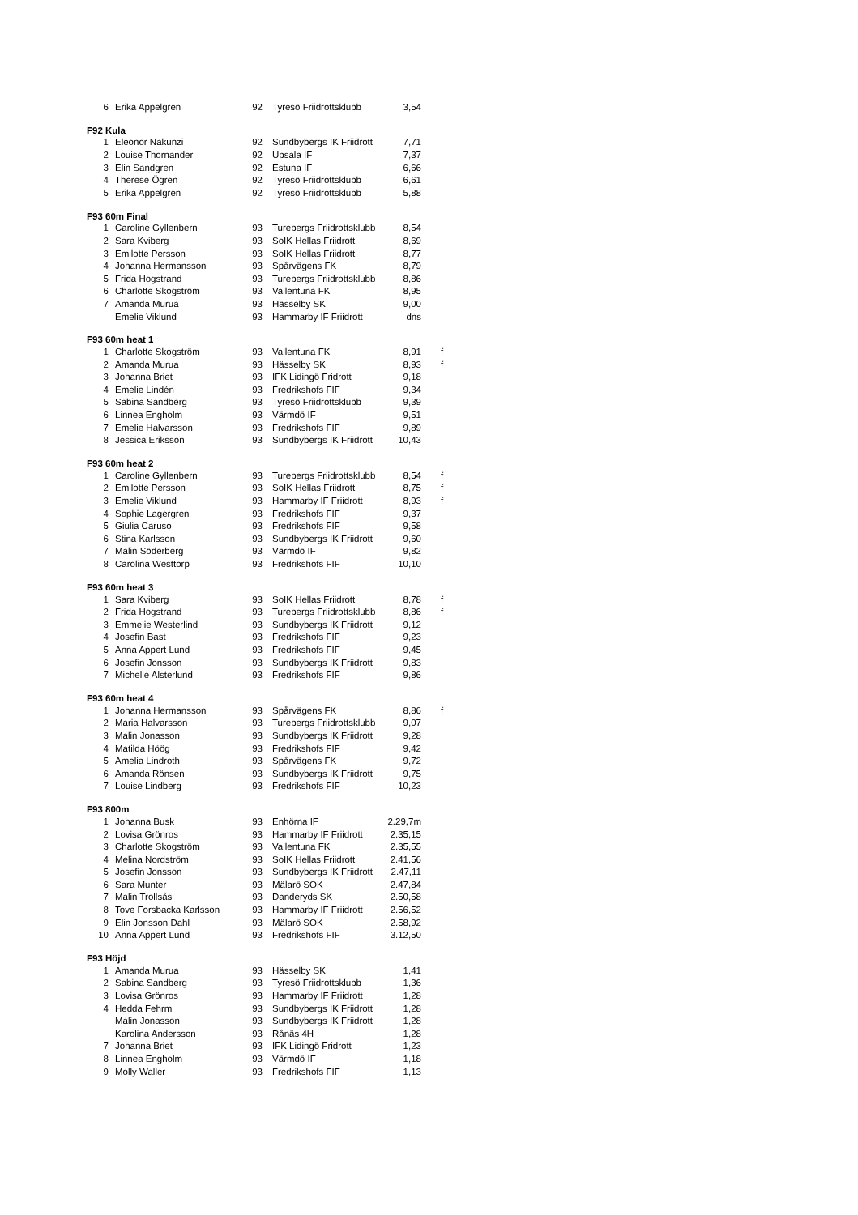| 6 | Erika Appelgren | 92 | Tyresö Friidrottsklubb | 3,54 | |
| F92 Kula | | | | | |
| 1 | Eleonor Nakunzi | 92 | Sundbybergs IK Friidrott | 7,71 | |
| 2 | Louise Thornander | 92 | Upsala IF | 7,37 | |
| 3 | Elin Sandgren | 92 | Estuna IF | 6,66 | |
| 4 | Therese Ögren | 92 | Tyresö Friidrottsklubb | 6,61 | |
| 5 | Erika Appelgren | 92 | Tyresö Friidrottsklubb | 5,88 | |
| F93 60m Final | | | | | |
| 1 | Caroline Gyllenbern | 93 | Turebergs Friidrottsklubb | 8,54 | |
| 2 | Sara Kviberg | 93 | SoIK Hellas Friidrott | 8,69 | |
| 3 | Emilotte Persson | 93 | SoIK Hellas Friidrott | 8,77 | |
| 4 | Johanna Hermansson | 93 | Spårvägens FK | 8,79 | |
| 5 | Frida Hogstrand | 93 | Turebergs Friidrottsklubb | 8,86 | |
| 6 | Charlotte Skogström | 93 | Vallentuna FK | 8,95 | |
| 7 | Amanda Murua | 93 | Hässelby SK | 9,00 | |
| | Emelie Viklund | 93 | Hammarby IF Friidrott | dns | |
| F93 60m heat 1 | | | | | |
| 1 | Charlotte Skogström | 93 | Vallentuna FK | 8,91 | f |
| 2 | Amanda Murua | 93 | Hässelby SK | 8,93 | f |
| 3 | Johanna Briet | 93 | IFK Lidingö Fridrott | 9,18 | |
| 4 | Emelie Lindén | 93 | Fredrikshofs FIF | 9,34 | |
| 5 | Sabina Sandberg | 93 | Tyresö Friidrottsklubb | 9,39 | |
| 6 | Linnea Engholm | 93 | Värmdö IF | 9,51 | |
| 7 | Emelie Halvarsson | 93 | Fredrikshofs FIF | 9,89 | |
| 8 | Jessica Eriksson | 93 | Sundbybergs IK Friidrott | 10,43 | |
| F93 60m heat 2 | | | | | |
| 1 | Caroline Gyllenbern | 93 | Turebergs Friidrottsklubb | 8,54 | f |
| 2 | Emilotte Persson | 93 | SoIK Hellas Friidrott | 8,75 | f |
| 3 | Emelie Viklund | 93 | Hammarby IF Friidrott | 8,93 | f |
| 4 | Sophie Lagergren | 93 | Fredrikshofs FIF | 9,37 | |
| 5 | Giulia Caruso | 93 | Fredrikshofs FIF | 9,58 | |
| 6 | Stina Karlsson | 93 | Sundbybergs IK Friidrott | 9,60 | |
| 7 | Malin Söderberg | 93 | Värmdö IF | 9,82 | |
| 8 | Carolina Westtorp | 93 | Fredrikshofs FIF | 10,10 | |
| F93 60m heat 3 | | | | | |
| 1 | Sara Kviberg | 93 | SoIK Hellas Friidrott | 8,78 | f |
| 2 | Frida Hogstrand | 93 | Turebergs Friidrottsklubb | 8,86 | f |
| 3 | Emmelie Westerlind | 93 | Sundbybergs IK Friidrott | 9,12 | |
| 4 | Josefin Bast | 93 | Fredrikshofs FIF | 9,23 | |
| 5 | Anna Appert Lund | 93 | Fredrikshofs FIF | 9,45 | |
| 6 | Josefin Jonsson | 93 | Sundbybergs IK Friidrott | 9,83 | |
| 7 | Michelle Alsterlund | 93 | Fredrikshofs FIF | 9,86 | |
| F93 60m heat 4 | | | | | |
| 1 | Johanna Hermansson | 93 | Spårvägens FK | 8,86 | f |
| 2 | Maria Halvarsson | 93 | Turebergs Friidrottsklubb | 9,07 | |
| 3 | Malin Jonasson | 93 | Sundbybergs IK Friidrott | 9,28 | |
| 4 | Matilda Höög | 93 | Fredrikshofs FIF | 9,42 | |
| 5 | Amelia Lindroth | 93 | Spårvägens FK | 9,72 | |
| 6 | Amanda Rönsen | 93 | Sundbybergs IK Friidrott | 9,75 | |
| 7 | Louise Lindberg | 93 | Fredrikshofs FIF | 10,23 | |
| F93 800m | | | | | |
| 1 | Johanna Busk | 93 | Enhörna IF | 2.29,7m | |
| 2 | Lovisa Grönros | 93 | Hammarby IF Friidrott | 2.35,15 | |
| 3 | Charlotte Skogström | 93 | Vallentuna FK | 2.35,55 | |
| 4 | Melina Nordström | 93 | SoIK Hellas Friidrott | 2.41,56 | |
| 5 | Josefin Jonsson | 93 | Sundbybergs IK Friidrott | 2.47,11 | |
| 6 | Sara Munter | 93 | Mälarö SOK | 2.47,84 | |
| 7 | Malin Trollsås | 93 | Danderyds SK | 2.50,58 | |
| 8 | Tove Forsbacka Karlsson | 93 | Hammarby IF Friidrott | 2.56,52 | |
| 9 | Elin Jonsson Dahl | 93 | Mälarö SOK | 2.58,92 | |
| 10 | Anna Appert Lund | 93 | Fredrikshofs FIF | 3.12,50 | |
| F93 Höjd | | | | | |
| 1 | Amanda Murua | 93 | Hässelby SK | 1,41 | |
| 2 | Sabina Sandberg | 93 | Tyresö Friidrottsklubb | 1,36 | |
| 3 | Lovisa Grönros | 93 | Hammarby IF Friidrott | 1,28 | |
| 4 | Hedda Fehrm | 93 | Sundbybergs IK Friidrott | 1,28 | |
| | Malin Jonasson | 93 | Sundbybergs IK Friidrott | 1,28 | |
| | Karolina Andersson | 93 | Rånäs 4H | 1,28 | |
| 7 | Johanna Briet | 93 | IFK Lidingö Fridrott | 1,23 | |
| 8 | Linnea Engholm | 93 | Värmdö IF | 1,18 | |
| 9 | Molly Waller | 93 | Fredrikshofs FIF | 1,13 | |